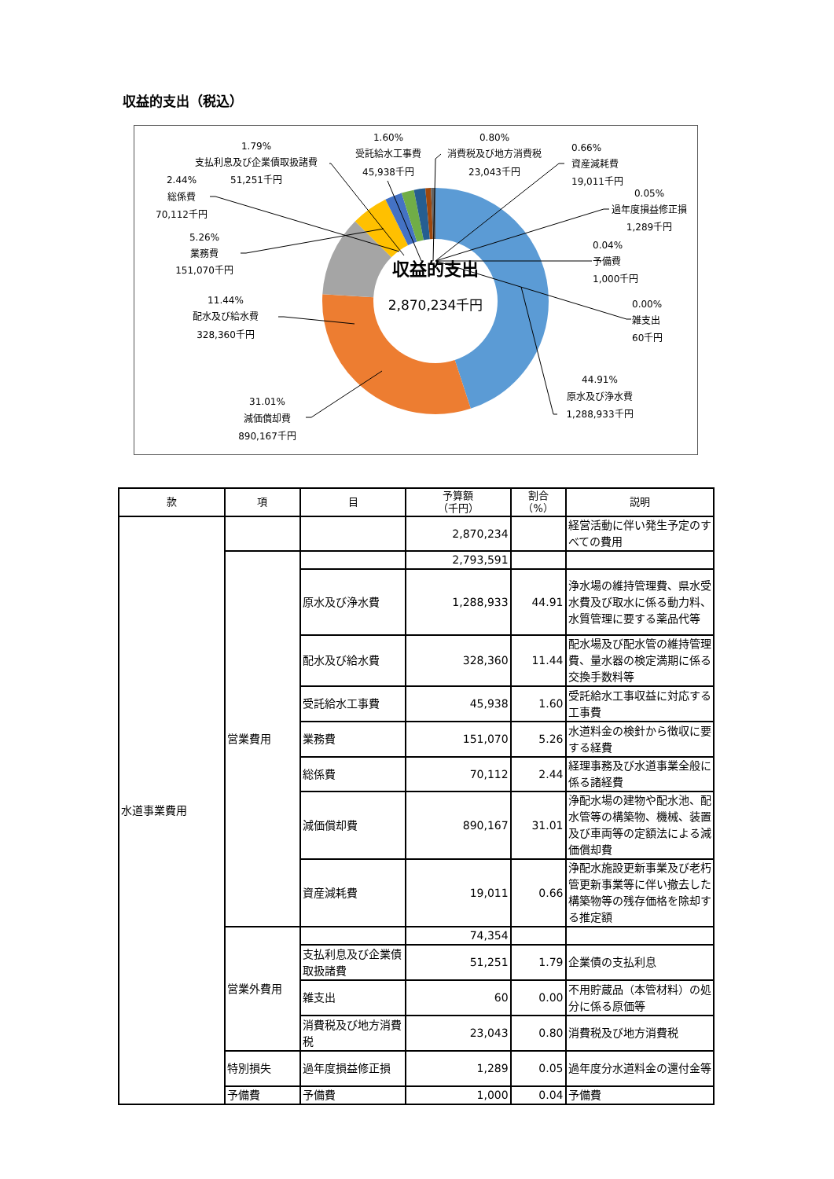収益的支出（税込）
収益的支出
2,870,234千円
1.79%
支払利息及び企業債取扱諸費
51,251千円
1.60%
受託給水工事費
45,938千円
0.80%
消費税及び地方消費税
23,043千円
0.05%
過年度損益修正損
1,289千円
44.91%
原水及び浄水費
1,288,933千円
31.01%
減価償却費
890,167千円
11.44%
配水及び給水費
328,360千円
5.26%
業務費
151,070千円
2.44%
総係費
70,112千円
0.66%
資産減耗費
19,011千円
0.04%
予備費
1,000千円
0.00%
雑支出
60千円
| 款 | 項 | 目 | 予算額 （千円） | 割合 （%） | 説明 |
| --- | --- | --- | --- | --- | --- |
| 水道事業費用 | | | 2,870,234 | | 経営活動に伴い発生予定のすべての費用 |
| | 営業費用 | | 2,793,591 | | |
| | | 原水及び浄水費 | 1,288,933 | 44.91 | 浄水場の維持管理費、県水受水費及び取水に係る動力料、水質管理に要する薬品代等 |
| | | 配水及び給水費 | 328,360 | 11.44 | 配水場及び配水管の維持管理費、量水器の検定満期に係る交換手数料等 |
| | | 受託給水工事費 | 45,938 | 1.60 | 受託給水工事収益に対応する工事費 |
| | | 業務費 | 151,070 | 5.26 | 水道料金の検針から徴収に要する経費 |
| | | 総係費 | 70,112 | 2.44 | 経理事務及び水道事業全般に係る諸経費 |
| | | 減価償却費 | 890,167 | 31.01 | 浄配水場の建物や配水池、配水管等の構築物、機械、装置及び車両等の定額法による減価償却費 |
| | | 資産減耗費 | 19,011 | 0.66 | 浄配水施設更新事業及び老朽管更新事業等に伴い撤去した構築物等の残存価格を除却する推定額 |
| | 営業外費用 | | 74,354 | | |
| | | 支払利息及び企業債取扱諸費 | 51,251 | 1.79 | 企業債の支払利息 |
| | | 雑支出 | 60 | 0.00 | 不用貯蔵品（本管材料）の処分に係る原価等 |
| | | 消費税及び地方消費税 | 23,043 | 0.80 | 消費税及び地方消費税 |
| | 特別損失 | 過年度損益修正損 | 1,289 | 0.05 | 過年度分水道料金の還付金等 |
| | 予備費 | 予備費 | 1,000 | 0.04 | 予備費 |